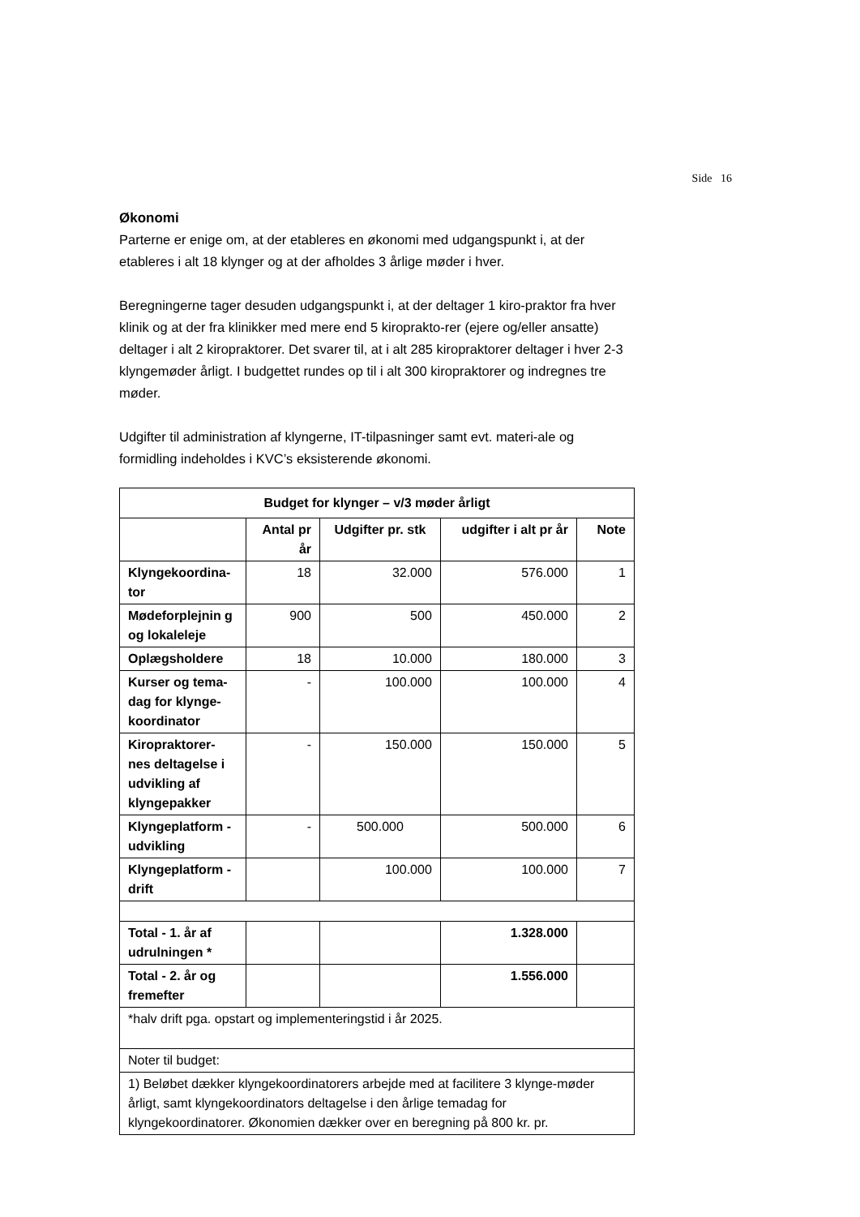Side 16
Økonomi
Parterne er enige om, at der etableres en økonomi med udgangspunkt i, at der etableres i alt 18 klynger og at der afholdes 3 årlige møder i hver.
Beregningerne tager desuden udgangspunkt i, at der deltager 1 kiro-praktor fra hver klinik og at der fra klinikker med mere end 5 kiroprakto-rer (ejere og/eller ansatte) deltager i alt 2 kiropraktorer. Det svarer til, at i alt 285 kiropraktorer deltager i hver 2-3 klyngemøder årligt. I budgettet rundes op til i alt 300 kiropraktorer og indregnes tre møder.
Udgifter til administration af klyngerne, IT-tilpasninger samt evt. materi-ale og formidling indeholdes i KVC’s eksisterende økonomi.
| Budget for klynger – v/3 møder årligt | | | | |
| --- | --- | --- | --- | --- |
| | Antal pr år | Udgifter pr. stk | udgifter i alt pr år | Note |
| Klyngekoordina-tor | 18 | 32.000 | 576.000 | 1 |
| Mødeforplejnin g og lokaleleje | 900 | 500 | 450.000 | 2 |
| Oplægsholdere | 18 | 10.000 | 180.000 | 3 |
| Kurser og tema-dag for klynge-koordinator | - | 100.000 | 100.000 | 4 |
| Kiropraktorer-nes deltagelse i udvikling af klyngepakker | - | 150.000 | 150.000 | 5 |
| Klyngeplatform - udvikling | - | 500.000 | 500.000 | 6 |
| Klyngeplatform - drift | | 100.000 | 100.000 | 7 |
| Total - 1. år af udrulningen * | | | 1.328.000 | |
| Total - 2. år og fremefter | | | 1.556.000 | |
| *halv drift pga. opstart og implementeringstid i år 2025. | | | | |
| Noter til budget: | | | | |
| 1) Beløbet dækker klyngekoordinatorers arbejde med at facilitere 3 klynge-møder årligt, samt klyngekoordinators deltagelse i den årlige temadag for klyngekoordinatorer. Økonomien dækker over en beregning på 800 kr. pr. | | | | |